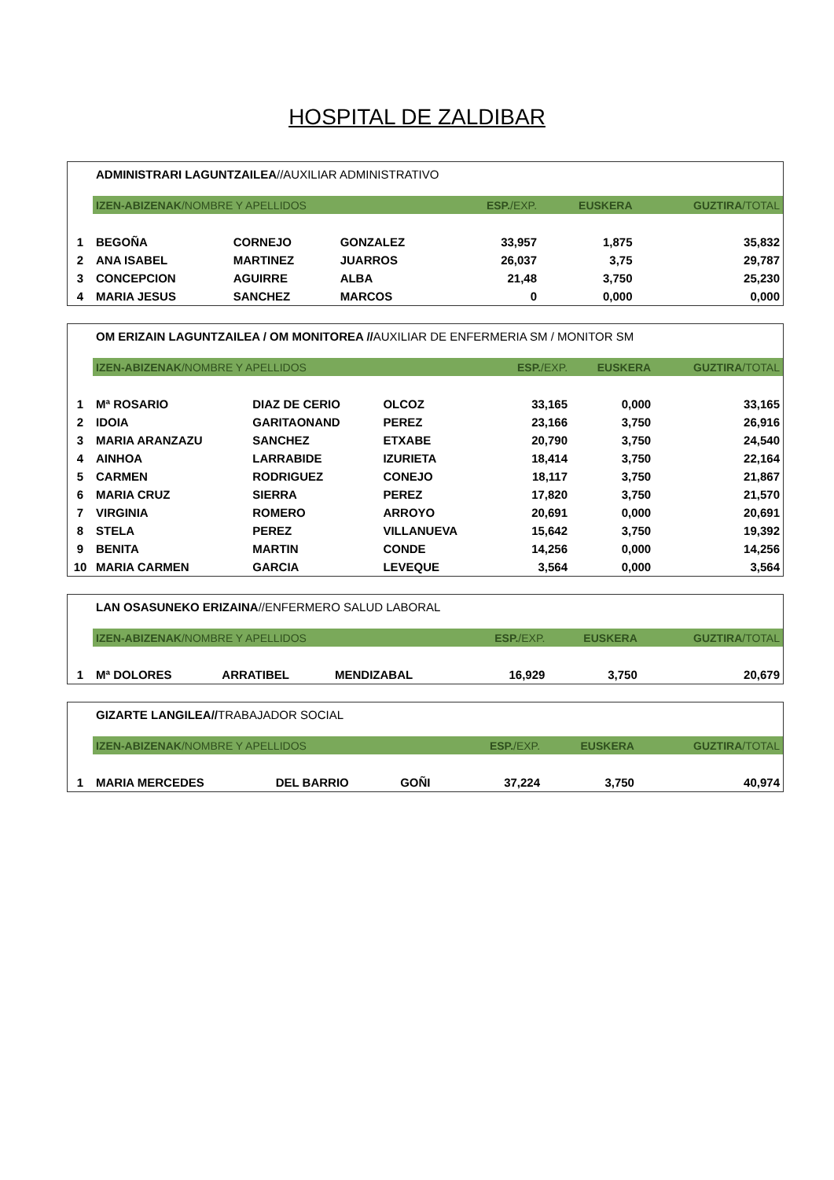HOSPITAL DE ZALDIBAR
| | ADMINISTRARI LAGUNTZAILEA //AUXILIAR ADMINISTRATIVO | | | | | |
| | IZEN-ABIZENAK /NOMBRE Y APELLIDOS | | | ESP. /EXP. | EUSKERA | GUZTIRA /TOTAL |
| 1 | BEGOÑA | CORNEJO | GONZALEZ | 33,957 | 1,875 | 35,832 |
| 2 | ANA ISABEL | MARTINEZ | JUARROS | 26,037 | 3,75 | 29,787 |
| 3 | CONCEPCION | AGUIRRE | ALBA | 21,48 | 3,750 | 25,230 |
| 4 | MARIA JESUS | SANCHEZ | MARCOS | 0 | 0,000 | 0,000 |
| | OM ERIZAIN LAGUNTZAILEA / OM MONITOREA // AUXILIAR DE ENFERMERIA SM / MONITOR SM | | | | | |
| | IZEN-ABIZENAK /NOMBRE Y APELLIDOS | | | ESP. /EXP. | EUSKERA | GUZTIRA /TOTAL |
| 1 | Mª ROSARIO | DIAZ DE CERIO | OLCOZ | 33,165 | 0,000 | 33,165 |
| 2 | IDOIA | GARITAONAND | PEREZ | 23,166 | 3,750 | 26,916 |
| 3 | MARIA ARANZAZU | SANCHEZ | ETXABE | 20,790 | 3,750 | 24,540 |
| 4 | AINHOA | LARRABIDE | IZURIETA | 18,414 | 3,750 | 22,164 |
| 5 | CARMEN | RODRIGUEZ | CONEJO | 18,117 | 3,750 | 21,867 |
| 6 | MARIA CRUZ | SIERRA | PEREZ | 17,820 | 3,750 | 21,570 |
| 7 | VIRGINIA | ROMERO | ARROYO | 20,691 | 0,000 | 20,691 |
| 8 | STELA | PEREZ | VILLANUEVA | 15,642 | 3,750 | 19,392 |
| 9 | BENITA | MARTIN | CONDE | 14,256 | 0,000 | 14,256 |
| 10 | MARIA CARMEN | GARCIA | LEVEQUE | 3,564 | 0,000 | 3,564 |
| | LAN OSASUNEKO ERIZAINA //ENFERMERO SALUD LABORAL | | | | | |
| | IZEN-ABIZENAK /NOMBRE Y APELLIDOS | | | ESP. /EXP. | EUSKERA | GUZTIRA /TOTAL |
| 1 | Mª DOLORES | ARRATIBEL | MENDIZABAL | 16,929 | 3,750 | 20,679 |
| | GIZARTE LANGILEA// TRABAJADOR SOCIAL | | | | | |
| | IZEN-ABIZENAK /NOMBRE Y APELLIDOS | | | ESP. /EXP. | EUSKERA | GUZTIRA /TOTAL |
| 1 | MARIA MERCEDES | DEL BARRIO | GOÑI | 37,224 | 3,750 | 40,974 |